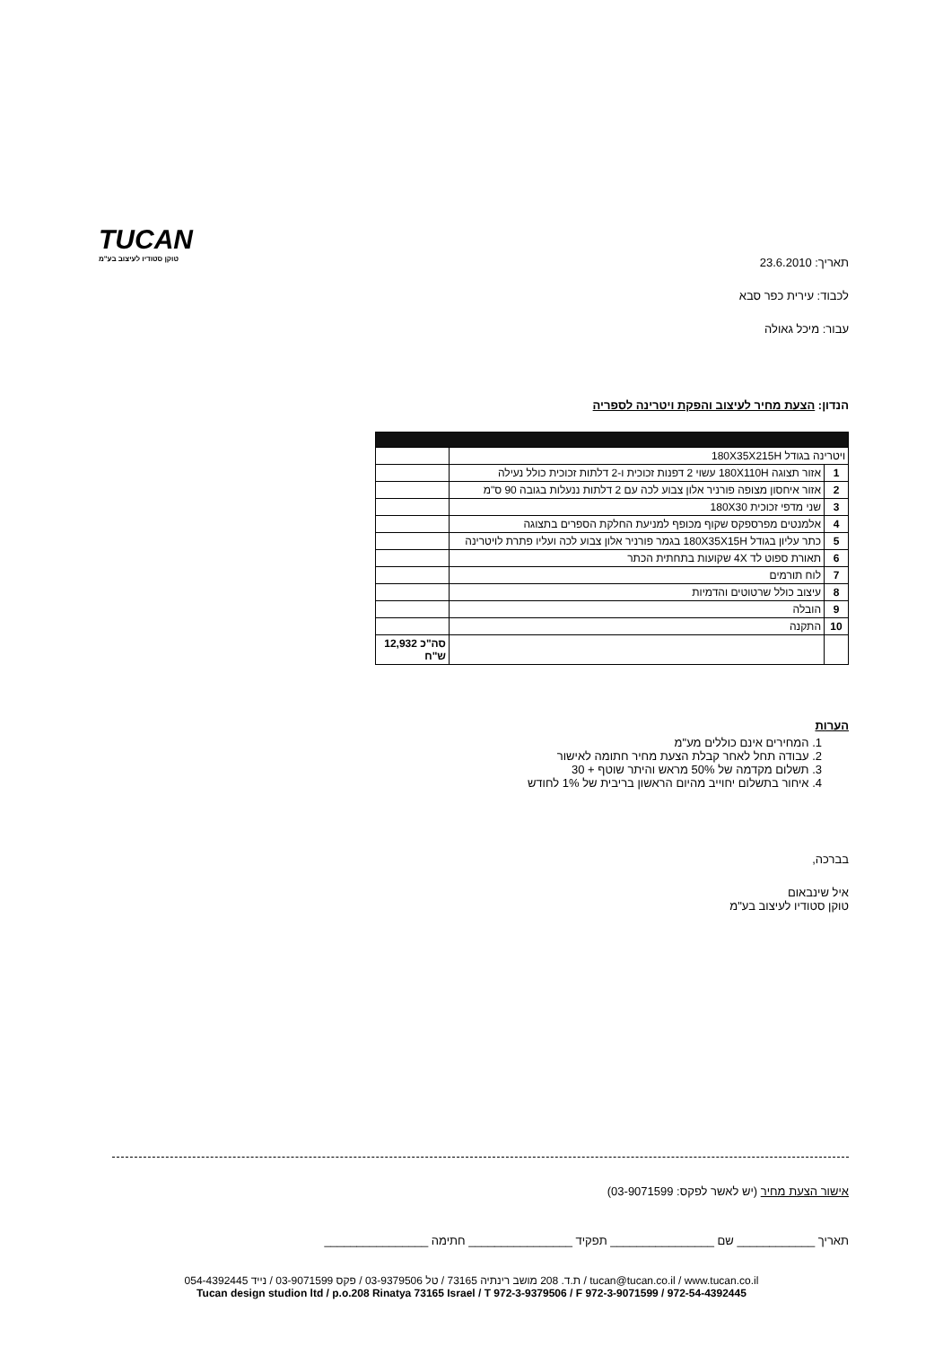TUCAN
טוקן סטודיו לעיצוב בע"מ
תאריך: 23.6.2010
לכבוד: עירית כפר סבא
עבור: מיכל גאולה
הנדון: הצעת מחיר לעיצוב והפקת ויטרינה לספריה
| ויטרינה בגודל 180X35X215H | | |
| 1 | אזור תצוגה 180X110H עשוי 2 דפנות זכוכית ו-2 דלתות זכוכית כולל נעילה | |
| 2 | אזור איחסון מצופה פורניר אלון צבוע לכה עם 2 דלתות ננעלות בגובה 90 ס"מ | |
| 3 | שני מדפי זכוכית 180X30 | |
| 4 | אלמנטים מפרספקס שקוף מכופף למניעת החלקת הספרים בתצוגה | |
| 5 | כתר עליון בגודל 180X35X15H בגמר פורניר אלון צבוע לכה ועליו פתרת לויטרינה | |
| 6 | תאורת ספוט לד 4X שקועות בתחתית הכתר | |
| 7 | לוח תורמים | |
| 8 | עיצוב כולל שרטוטים והדמיות | |
| 9 | הובלה | |
| 10 | התקנה | |
| | | סה"כ 12,932 ש"ח |
הערות
1. המחירים אינם כוללים מע"מ
2. עבודה תחל לאחר קבלת הצעת מחיר חתומה לאישור
3. תשלום מקדמה של 50% מראש והיתר שוטף + 30
4. איחור בתשלום יחוייב מהיום הראשון בריבית של 1% לחודש
בברכה,
איל שינבאום
טוקן סטודיו לעיצוב בע"מ
אישור הצעת מחיר (יש לאשר לפקס: 03-9071599)
תאריך ____________ שם ________________ תפקיד ________________ חתימה ________________
ת.ד. 208 מושב רינתיה 73165 / טל 03-9379506 / פקס 03-9071599 / נייד 054-4392445 / tucan@tucan.co.il / www.tucan.co.il
Tucan design studion ltd / p.o.208 Rinatya 73165 Israel / T 972-3-9379506 / F 972-3-9071599 / 972-54-4392445